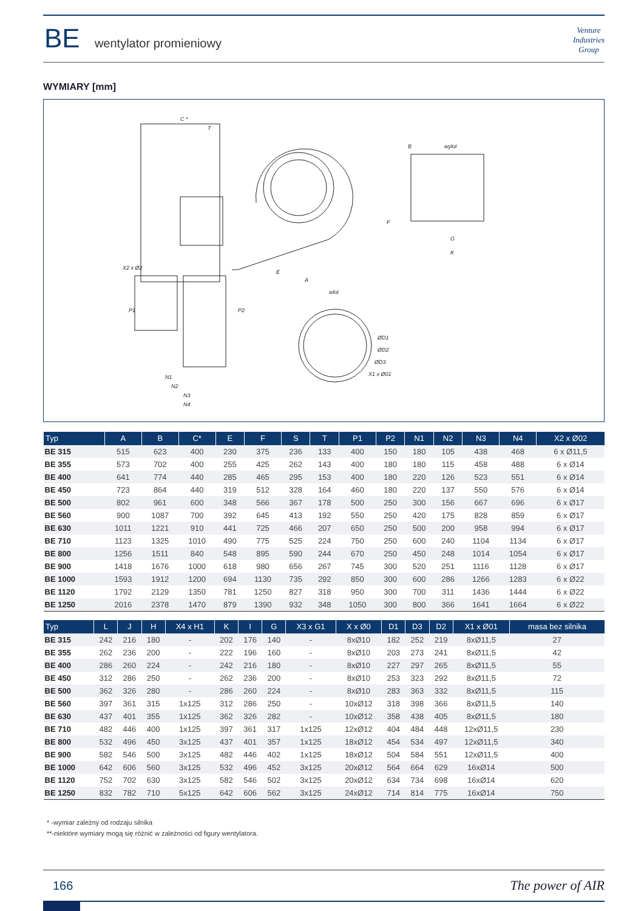BE wentylator promieniowy
Venture
Industries
Group
WYMIARY [mm]
C *
T
B
F
E
A
wylot
G
K
wlot
ØD1
ØD2
ØD3
X1 x Ø01
N1
N2
N3
N4
P1
P2
X2 x Ø2
| Typ | A | B | C* | E | F | S | T | P1 | P2 | N1 | N2 | N3 | N4 | X2 x Ø02 |
| --- | --- | --- | --- | --- | --- | --- | --- | --- | --- | --- | --- | --- | --- | --- |
| BE 315 | 515 | 623 | 400 | 230 | 375 | 236 | 133 | 400 | 150 | 180 | 105 | 438 | 468 | 6 x Ø11,5 |
| BE 355 | 573 | 702 | 400 | 255 | 425 | 262 | 143 | 400 | 180 | 180 | 115 | 458 | 488 | 6 x Ø14 |
| BE 400 | 641 | 774 | 440 | 285 | 465 | 295 | 153 | 400 | 180 | 220 | 126 | 523 | 551 | 6 x Ø14 |
| BE 450 | 723 | 864 | 440 | 319 | 512 | 328 | 164 | 460 | 180 | 220 | 137 | 550 | 576 | 6 x Ø14 |
| BE 500 | 802 | 961 | 600 | 348 | 566 | 367 | 178 | 500 | 250 | 300 | 156 | 667 | 696 | 6 x Ø17 |
| BE 560 | 900 | 1087 | 700 | 392 | 645 | 413 | 192 | 550 | 250 | 420 | 175 | 828 | 859 | 6 x Ø17 |
| BE 630 | 1011 | 1221 | 910 | 441 | 725 | 466 | 207 | 650 | 250 | 500 | 200 | 958 | 994 | 6 x Ø17 |
| BE 710 | 1123 | 1325 | 1010 | 490 | 775 | 525 | 224 | 750 | 250 | 600 | 240 | 1104 | 1134 | 6 x Ø17 |
| BE 800 | 1256 | 1511 | 840 | 548 | 895 | 590 | 244 | 670 | 250 | 450 | 248 | 1014 | 1054 | 6 x Ø17 |
| BE 900 | 1418 | 1676 | 1000 | 618 | 980 | 656 | 267 | 745 | 300 | 520 | 251 | 1116 | 1128 | 6 x Ø17 |
| BE 1000 | 1593 | 1912 | 1200 | 694 | 1130 | 735 | 292 | 850 | 300 | 600 | 286 | 1266 | 1283 | 6 x Ø22 |
| BE 1120 | 1792 | 2129 | 1350 | 781 | 1250 | 827 | 318 | 950 | 300 | 700 | 311 | 1436 | 1444 | 6 x Ø22 |
| BE 1250 | 2016 | 2378 | 1470 | 879 | 1390 | 932 | 348 | 1050 | 300 | 800 | 366 | 1641 | 1664 | 6 x Ø22 |
| Typ | L | J | H | X4 x H1 | K | I | G | X3 x G1 | X x Ø0 | D1 | D3 | D2 | X1 x Ø01 | masa bez silnika |
| --- | --- | --- | --- | --- | --- | --- | --- | --- | --- | --- | --- | --- | --- | --- |
| BE 315 | 242 | 216 | 180 | - | 202 | 176 | 140 | - | 8xØ10 | 182 | 252 | 219 | 8xØ11,5 | 27 |
| BE 355 | 262 | 236 | 200 | - | 222 | 196 | 160 | - | 8xØ10 | 203 | 273 | 241 | 8xØ11,5 | 42 |
| BE 400 | 286 | 260 | 224 | - | 242 | 216 | 180 | - | 8xØ10 | 227 | 297 | 265 | 8xØ11,5 | 55 |
| BE 450 | 312 | 286 | 250 | - | 262 | 236 | 200 | - | 8xØ10 | 253 | 323 | 292 | 8xØ11,5 | 72 |
| BE 500 | 362 | 326 | 280 | - | 286 | 260 | 224 | - | 8xØ10 | 283 | 363 | 332 | 8xØ11,5 | 115 |
| BE 560 | 397 | 361 | 315 | 1x125 | 312 | 286 | 250 | - | 10xØ12 | 318 | 398 | 366 | 8xØ11,5 | 140 |
| BE 630 | 437 | 401 | 355 | 1x125 | 362 | 326 | 282 | - | 10xØ12 | 358 | 438 | 405 | 8xØ11,5 | 180 |
| BE 710 | 482 | 446 | 400 | 1x125 | 397 | 361 | 317 | 1x125 | 12xØ12 | 404 | 484 | 448 | 12xØ11,5 | 230 |
| BE 800 | 532 | 496 | 450 | 3x125 | 437 | 401 | 357 | 1x125 | 18xØ12 | 454 | 534 | 497 | 12xØ11,5 | 340 |
| BE 900 | 582 | 546 | 500 | 3x125 | 482 | 446 | 402 | 1x125 | 18xØ12 | 504 | 584 | 551 | 12xØ11,5 | 400 |
| BE 1000 | 642 | 606 | 560 | 3x125 | 532 | 496 | 452 | 3x125 | 20xØ12 | 564 | 664 | 629 | 16xØ14 | 500 |
| BE 1120 | 752 | 702 | 630 | 3x125 | 582 | 546 | 502 | 3x125 | 20xØ12 | 634 | 734 | 698 | 16xØ14 | 620 |
| BE 1250 | 832 | 782 | 710 | 5x125 | 642 | 606 | 562 | 3x125 | 24xØ12 | 714 | 814 | 775 | 16xØ14 | 750 |
* -wymiar zależny od rodzaju silnika
**-niektóre wymiary mogą się różnić w zależności od figury wentylatora.
166 The power of AIR